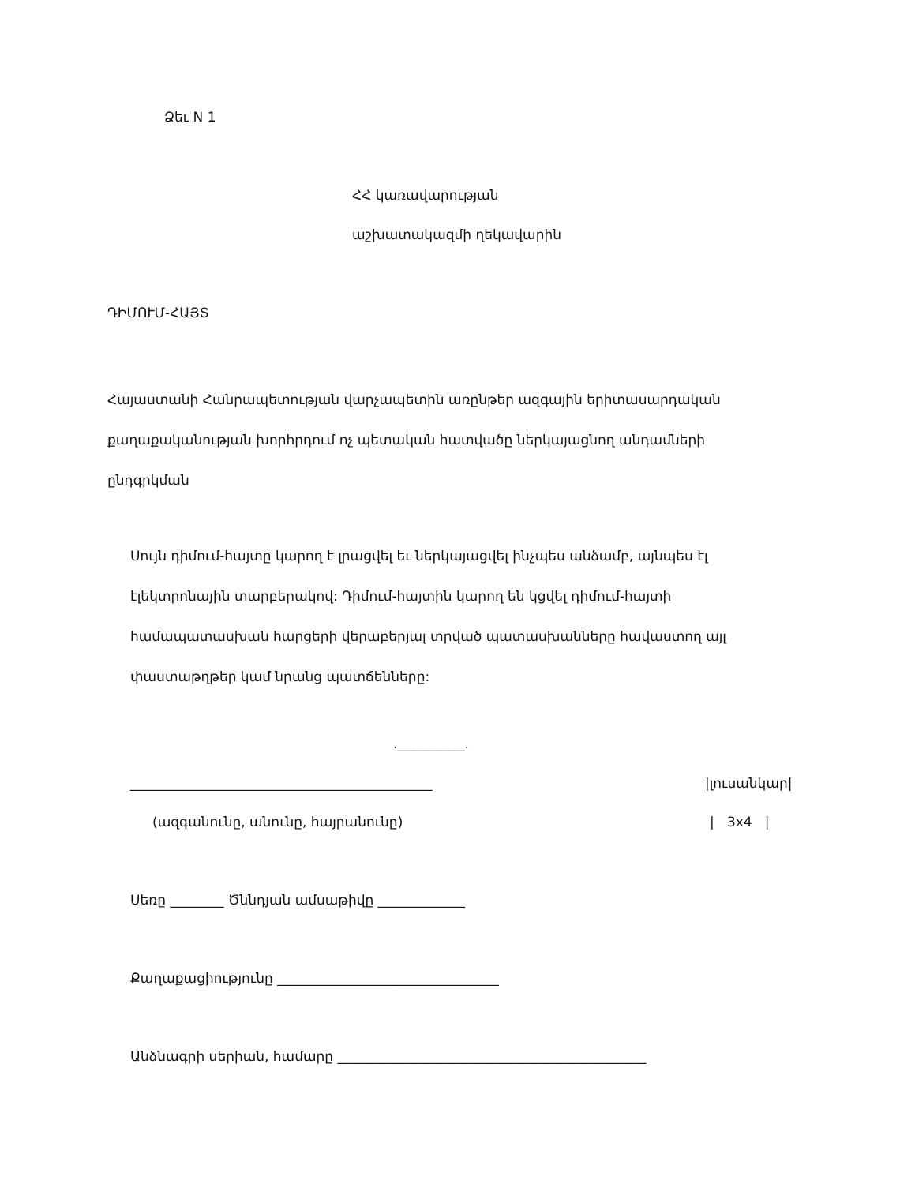Ձեւ N 1
ՀՀ կառավարության
աշխատակազմի ղեկավարին
ԴԻՄՈՒՄ-ՀԱՅՏ
Հայաստանի Հանրապետության վարչապետին առընթեր ազգային երիտասարդական քաղաքականության խորհրդում ոչ պետական հատվածը ներկայացնող անդամների ընդգրկման
Սույն դիմում-հայտը կարող է լրացվել եւ ներկայացվել ինչպես անձամբ, այնպես էլ էլեկտրոնային տարբերակով: Դիմում-հայտին կարող են կցվել դիմում-հայտի համապատասխան հարցերի վերաբերյալ տրված պատասխանները հավաստող այլ փաստաթղթեր կամ նրանց պատճենները:
.__________.
_____________________________________________
|լուսանկար|
(ազգանունը, անունը, հայրանունը)
| 3x4 |
Սեռը ________ Ծննդյան ամսաթիվը _____________
Քաղաքացիությունը _________________________________
Անձնագրի սերիան, համարը ______________________________________________